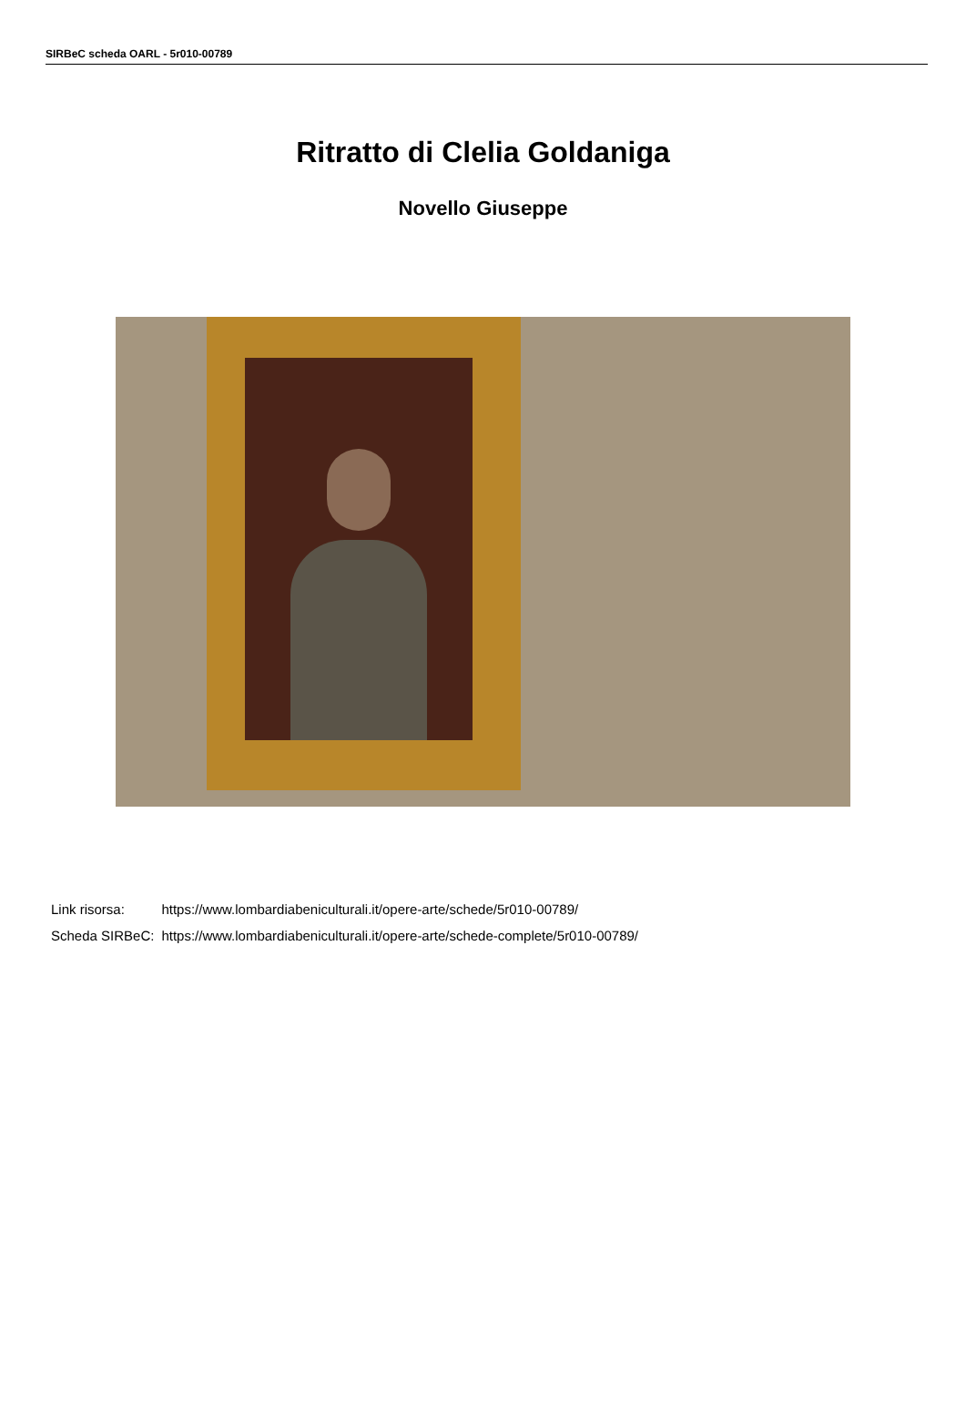SIRBeC scheda OARL - 5r010-00789
Ritratto di Clelia Goldaniga
Novello Giuseppe
| Link risorsa: | https://www.lombardiabeniculturali.it/opere-arte/schede/5r010-00789/ |
| Scheda SIRBeC: | https://www.lombardiabeniculturali.it/opere-arte/schede-complete/5r010-00789/ |